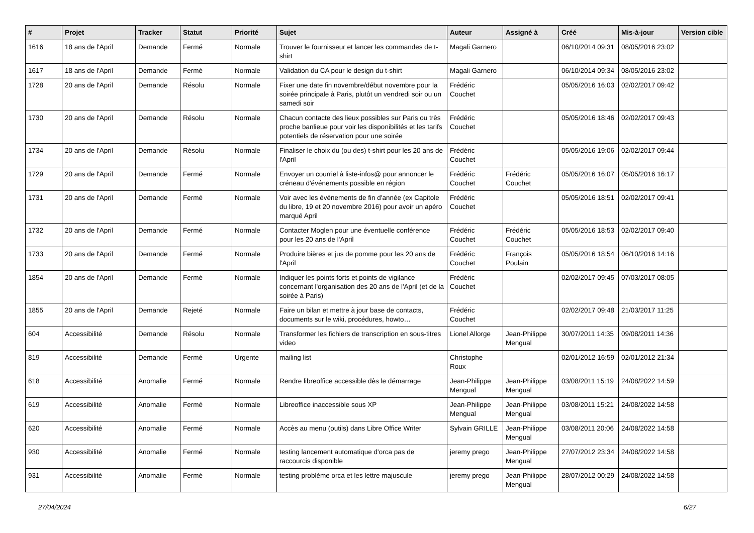| # | Projet | Tracker | Statut | Priorité | Sujet | Auteur | Assigné à | Créé | Mis-à-jour | Version cible |
| --- | --- | --- | --- | --- | --- | --- | --- | --- | --- | --- |
| 1616 | 18 ans de l'April | Demande | Fermé | Normale | Trouver le fournisseur et lancer les commandes de t-shirt | Magali Garnero | | 06/10/2014 09:31 | 08/05/2016 23:02 | |
| 1617 | 18 ans de l'April | Demande | Fermé | Normale | Validation du CA pour le design du t-shirt | Magali Garnero | | 06/10/2014 09:34 | 08/05/2016 23:02 | |
| 1728 | 20 ans de l'April | Demande | Résolu | Normale | Fixer une date fin novembre/début novembre pour la soirée principale à Paris, plutôt un vendredi soir ou un samedi soir | Frédéric Couchet | | 05/05/2016 16:03 | 02/02/2017 09:42 | |
| 1730 | 20 ans de l'April | Demande | Résolu | Normale | Chacun contacte des lieux possibles sur Paris ou très proche banlieue pour voir les disponibilités et les tarifs potentiels de réservation pour une soirée | Frédéric Couchet | | 05/05/2016 18:46 | 02/02/2017 09:43 | |
| 1734 | 20 ans de l'April | Demande | Résolu | Normale | Finaliser le choix du (ou des) t-shirt pour les 20 ans de l'April | Frédéric Couchet | | 05/05/2016 19:06 | 02/02/2017 09:44 | |
| 1729 | 20 ans de l'April | Demande | Fermé | Normale | Envoyer un courriel à liste-infos@ pour annoncer le créneau d'événements possible en région | Frédéric Couchet | Frédéric Couchet | 05/05/2016 16:07 | 05/05/2016 16:17 | |
| 1731 | 20 ans de l'April | Demande | Fermé | Normale | Voir avec les événements de fin d'année (ex Capitole du libre, 19 et 20 novembre 2016) pour avoir un apéro marqué April | Frédéric Couchet | | 05/05/2016 18:51 | 02/02/2017 09:41 | |
| 1732 | 20 ans de l'April | Demande | Fermé | Normale | Contacter Moglen pour une éventuelle conférence pour les 20 ans de l'April | Frédéric Couchet | Frédéric Couchet | 05/05/2016 18:53 | 02/02/2017 09:40 | |
| 1733 | 20 ans de l'April | Demande | Fermé | Normale | Produire bières et jus de pomme pour les 20 ans de l'April | Frédéric Couchet | François Poulain | 05/05/2016 18:54 | 06/10/2016 14:16 | |
| 1854 | 20 ans de l'April | Demande | Fermé | Normale | Indiquer les points forts et points de vigilance concernant l'organisation des 20 ans de l'April (et de la soirée à Paris) | Frédéric Couchet | | 02/02/2017 09:45 | 07/03/2017 08:05 | |
| 1855 | 20 ans de l'April | Demande | Rejeté | Normale | Faire un bilan et mettre à jour base de contacts, documents sur le wiki, procédures, howto… | Frédéric Couchet | | 02/02/2017 09:48 | 21/03/2017 11:25 | |
| 604 | Accessibilité | Demande | Résolu | Normale | Transformer les fichiers de transcription en sous-titres video | Lionel Allorge | Jean-Philippe Mengual | 30/07/2011 14:35 | 09/08/2011 14:36 | |
| 819 | Accessibilité | Demande | Fermé | Urgente | mailing list | Christophe Roux | | 02/01/2012 16:59 | 02/01/2012 21:34 | |
| 618 | Accessibilité | Anomalie | Fermé | Normale | Rendre libreoffice accessible dès le démarrage | Jean-Philippe Mengual | Jean-Philippe Mengual | 03/08/2011 15:19 | 24/08/2022 14:59 | |
| 619 | Accessibilité | Anomalie | Fermé | Normale | Libreoffice inaccessible sous XP | Jean-Philippe Mengual | Jean-Philippe Mengual | 03/08/2011 15:21 | 24/08/2022 14:58 | |
| 620 | Accessibilité | Anomalie | Fermé | Normale | Accès au menu (outils) dans Libre Office Writer | Sylvain GRILLE | Jean-Philippe Mengual | 03/08/2011 20:06 | 24/08/2022 14:58 | |
| 930 | Accessibilité | Anomalie | Fermé | Normale | testing lancement automatique d'orca pas de raccourcis disponible | jeremy prego | Jean-Philippe Mengual | 27/07/2012 23:34 | 24/08/2022 14:58 | |
| 931 | Accessibilité | Anomalie | Fermé | Normale | testing problème orca et les lettre majuscule | jeremy prego | Jean-Philippe Mengual | 28/07/2012 00:29 | 24/08/2022 14:58 | |
27/04/2024 6/27